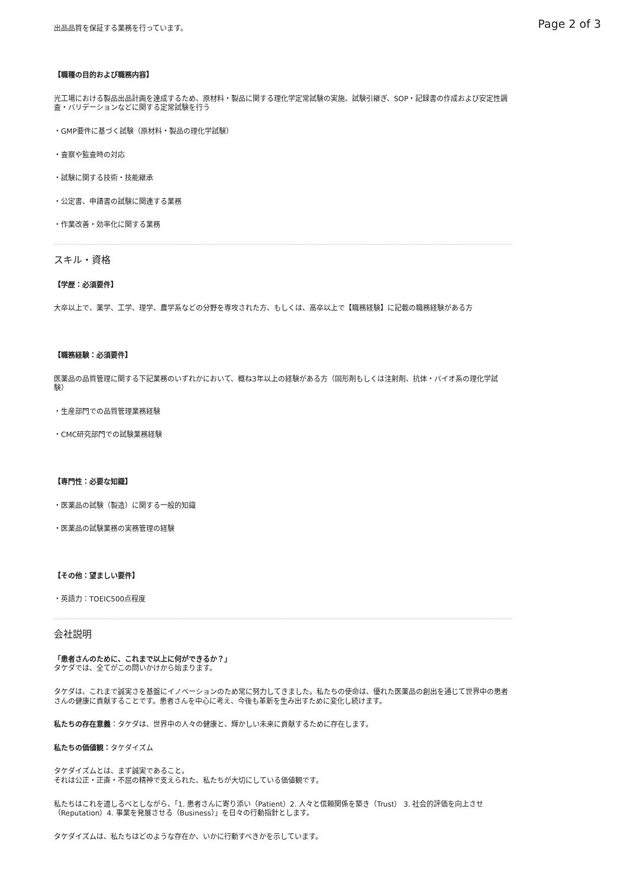Page 2 of 3
出品品質を保証する業務を行っています。
【職種の目的および職務内容】
光工場における製品出品計画を達成するため、原材料・製品に関する理化学定常試験の実施、試験引継ぎ、SOP・記録書の作成および安定性調査・バリデーションなどに関する定常試験を行う
・GMP要件に基づく試験（原材料・製品の理化学試験）
・査察や監査時の対応
・試験に関する技術・技能継承
・公定書、申請書の試験に関連する業務
・作業改善・効率化に関する業務
スキル・資格
【学歴：必須要件】
大卒以上で、薬学、工学、理学、農学系などの分野を専攻された方、もしくは、高卒以上で【職務経験】に記載の職務経験がある方
【職務経験：必須要件】
医薬品の品質管理に関する下記業務のいずれかにおいて、概ね3年以上の経験がある方（固形剤もしくは注射剤、抗体・バイオ系の理化学試験）
・生産部門での品質管理業務経験
・CMC研究部門での試験業務経験
【専門性：必要な知識】
・医薬品の試験（製造）に関する一般的知識
・医薬品の試験業務の実務管理の経験
【その他：望ましい要件】
・英語力：TOEIC500点程度
会社説明
「患者さんのために、これまで以上に何ができるか？」
タケダでは、全てがこの問いかけから始まります。
タケダは、これまで誠実さを基盤にイノベーションのため常に努力してきました。私たちの使命は、優れた医薬品の創出を通じて世界中の患者さんの健康に貢献することです。患者さんを中心に考え、今後も革新を生み出すために変化し続けます。
私たちの存在意義：タケダは、世界中の人々の健康と、輝かしい未来に貢献するために存在します。
私たちの価値観：タケダイズム
タケダイズムとは、まず誠実であること。
それは公正・正直・不屈の精神で支えられた、私たちが大切にしている価値観です。
私たちはこれを道しるべとしながら、「1. 患者さんに寄り添い（Patient）2. 人々と信頼関係を築き（Trust） 3. 社会的評価を向上させ（Reputation）4. 事業を発展させる（Business）」を日々の行動指針とします。
タケダイズムは、私たちはどのような存在か、いかに行動すべきかを示しています。